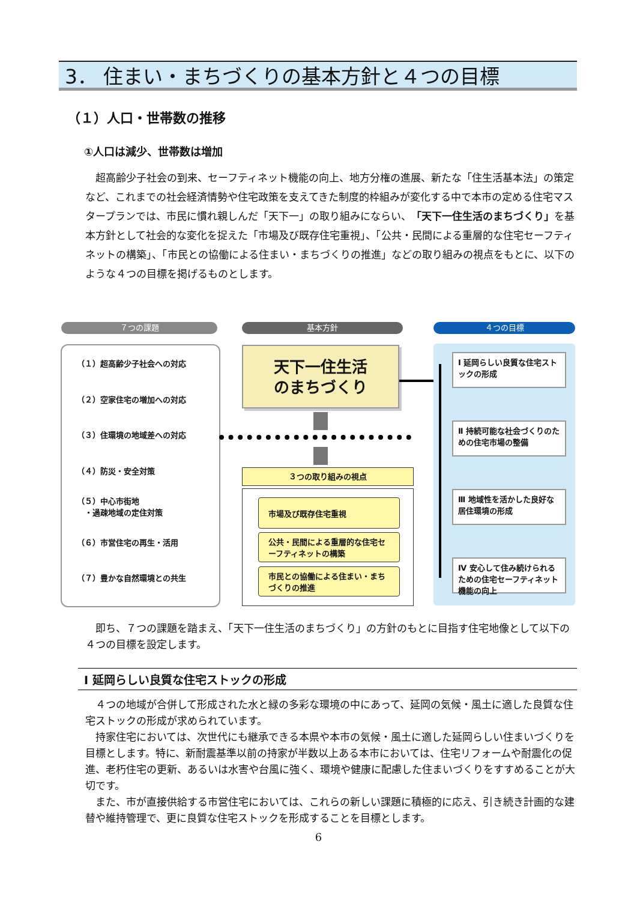3． 住まい・まちづくりの基本方針と４つの目標
（１）人口・世帯数の推移
①人口は減少、世帯数は増加
　超高齢少子社会の到来、セーフティネット機能の向上、地方分権の進展、新たな「住生活基本法」の策定など、これまでの社会経済情勢や住宅政策を支えてきた制度的枠組みが変化する中で本市の定める住宅マスタープランでは、市民に慣れ親しんだ「天下一」の取り組みにならい、「天下一住生活のまちづくり」を基本方針として社会的な変化を捉えた「市場及び既存住宅重視」、「公共・民間による重層的な住宅セーフティネットの構築」、「市民との協働による住まい・まちづくりの推進」などの取り組みの視点をもとに、以下のような４つの目標を掲げるものとします。
７つの課題 基本方針 ４つの目標
（１）超高齢少子社会への対応
（２）空家住宅の増加への対応
（３）住環境の地域差への対応
（４）防災・安全対策
（５）中心市街地
　・過疎地域の定住対策
（６）市営住宅の再生・活用
（７）豊かな自然環境との共生
天下一住生活
のまちづくり
３つの取り組みの視点
市場及び既存住宅重視
公共・民間による重層的な住宅セーフティネットの構築
市民との協働による住まい・まちづくりの推進
Ⅰ 延岡らしい良質な住宅ストックの形成
Ⅱ 持続可能な社会づくりのための住宅市場の整備
Ⅲ 地域性を活かした良好な居住環境の形成
Ⅳ 安心して住み続けられるための住宅セーフティネット機能の向上
　即ち、７つの課題を踏まえ、「天下一住生活のまちづくり」の方針のもとに目指す住宅地像として以下の４つの目標を設定します。
Ⅰ 延岡らしい良質な住宅ストックの形成
　４つの地域が合併して形成された水と緑の多彩な環境の中にあって、延岡の気候・風土に適した良質な住宅ストックの形成が求められています。
　持家住宅においては、次世代にも継承できる本県や本市の気候・風土に適した延岡らしい住まいづくりを目標とします。特に、新耐震基準以前の持家が半数以上ある本市においては、住宅リフォームや耐震化の促進、老朽住宅の更新、あるいは水害や台風に強く、環境や健康に配慮した住まいづくりをすすめることが大切です。
　また、市が直接供給する市営住宅においては、これらの新しい課題に積極的に応え、引き続き計画的な建替や維持管理で、更に良質な住宅ストックを形成することを目標とします。
6